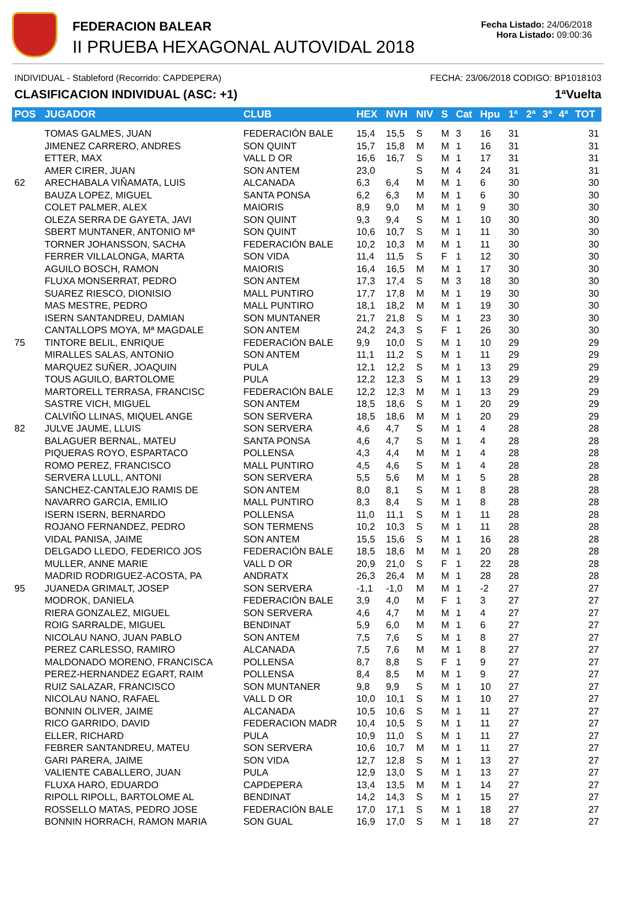FEDERACION BALEAR
II PRUEBA HEXAGONAL AUTOVIDAL 2018
Fecha Listado: 24/06/2018
Hora Listado: 09:00:36
INDIVIDUAL - Stableford (Recorrido: CAPDEPERA) FECHA: 23/06/2018 CODIGO: BP1018103
CLASIFICACION INDIVIDUAL (ASC: +1) 1ªVuelta
| POS | JUGADOR | CLUB | HEX | NVH | NIV | S | Cat | Hpu | 1ª | 2ª | 3ª | 4ª | TOT |
| --- | --- | --- | --- | --- | --- | --- | --- | --- | --- | --- | --- | --- | --- |
| | TOMAS GALMES, JUAN | FEDERACIÓN BALE | 15,4 | 15,5 | S | M | 3 | 16 | 31 | | | | 31 |
| | JIMENEZ CARRERO, ANDRES | SON QUINT | 15,7 | 15,8 | M | M | 1 | 16 | 31 | | | | 31 |
| | ETTER, MAX | VALL D OR | 16,6 | 16,7 | S | M | 1 | 17 | 31 | | | | 31 |
| | AMER CIRER, JUAN | SON ANTEM | 23,0 | | S | M | 4 | 24 | 31 | | | | 31 |
| 62 | ARECHABALA VIÑAMATA, LUIS | ALCANADA | 6,3 | 6,4 | M | M | 1 | 6 | 30 | | | | 30 |
| | BAUZA LOPEZ, MIGUEL | SANTA PONSA | 6,2 | 6,3 | M | M | 1 | 6 | 30 | | | | 30 |
| | COLET PALMER, ALEX | MAIORIS | 8,9 | 9,0 | M | M | 1 | 9 | 30 | | | | 30 |
| | OLEZA SERRA DE GAYETA, JAVI | SON QUINT | 9,3 | 9,4 | S | M | 1 | 10 | 30 | | | | 30 |
| | SBERT MUNTANER, ANTONIO Mª | SON QUINT | 10,6 | 10,7 | S | M | 1 | 11 | 30 | | | | 30 |
| | TORNER JOHANSSON, SACHA | FEDERACIÓN BALE | 10,2 | 10,3 | M | M | 1 | 11 | 30 | | | | 30 |
| | FERRER VILLALONGA, MARTA | SON VIDA | 11,4 | 11,5 | S | F | 1 | 12 | 30 | | | | 30 |
| | AGUILO BOSCH, RAMON | MAIORIS | 16,4 | 16,5 | M | M | 1 | 17 | 30 | | | | 30 |
| | FLUXA MONSERRAT, PEDRO | SON ANTEM | 17,3 | 17,4 | S | M | 3 | 18 | 30 | | | | 30 |
| | SUAREZ RIESCO, DIONISIO | MALL PUNTIRO | 17,7 | 17,8 | M | M | 1 | 19 | 30 | | | | 30 |
| | MAS MESTRE, PEDRO | MALL PUNTIRO | 18,1 | 18,2 | M | M | 1 | 19 | 30 | | | | 30 |
| | ISERN SANTANDREU, DAMIAN | SON MUNTANER | 21,7 | 21,8 | S | M | 1 | 23 | 30 | | | | 30 |
| | CANTALLOPS MOYA, Mª MAGDALE | SON ANTEM | 24,2 | 24,3 | S | F | 1 | 26 | 30 | | | | 30 |
| 75 | TINTORE BELIL, ENRIQUE | FEDERACIÓN BALE | 9,9 | 10,0 | S | M | 1 | 10 | 29 | | | | 29 |
| | MIRALLES SALAS, ANTONIO | SON ANTEM | 11,1 | 11,2 | S | M | 1 | 11 | 29 | | | | 29 |
| | MARQUEZ SUÑER, JOAQUIN | PULA | 12,1 | 12,2 | S | M | 1 | 13 | 29 | | | | 29 |
| | TOUS AGUILO, BARTOLOME | PULA | 12,2 | 12,3 | S | M | 1 | 13 | 29 | | | | 29 |
| | MARTORELL TERRASA, FRANCISC | FEDERACIÓN BALE | 12,2 | 12,3 | M | M | 1 | 13 | 29 | | | | 29 |
| | SASTRE VICH, MIGUEL | SON ANTEM | 18,5 | 18,6 | S | M | 1 | 20 | 29 | | | | 29 |
| | CALVIÑO LLINAS, MIQUEL ANGE | SON SERVERA | 18,5 | 18,6 | M | M | 1 | 20 | 29 | | | | 29 |
| 82 | JULVE JAUME, LLUIS | SON SERVERA | 4,6 | 4,7 | S | M | 1 | 4 | 28 | | | | 28 |
| | BALAGUER BERNAL, MATEU | SANTA PONSA | 4,6 | 4,7 | S | M | 1 | 4 | 28 | | | | 28 |
| | PIQUERAS ROYO, ESPARTACO | POLLENSA | 4,3 | 4,4 | M | M | 1 | 4 | 28 | | | | 28 |
| | ROMO PEREZ, FRANCISCO | MALL PUNTIRO | 4,5 | 4,6 | S | M | 1 | 4 | 28 | | | | 28 |
| | SERVERA LLULL, ANTONI | SON SERVERA | 5,5 | 5,6 | M | M | 1 | 5 | 28 | | | | 28 |
| | SANCHEZ-CANTALEJO RAMIS DE | SON ANTEM | 8,0 | 8,1 | S | M | 1 | 8 | 28 | | | | 28 |
| | NAVARRO GARCIA, EMILIO | MALL PUNTIRO | 8,3 | 8,4 | S | M | 1 | 8 | 28 | | | | 28 |
| | ISERN ISERN, BERNARDO | POLLENSA | 11,0 | 11,1 | S | M | 1 | 11 | 28 | | | | 28 |
| | ROJANO FERNANDEZ, PEDRO | SON TERMENS | 10,2 | 10,3 | S | M | 1 | 11 | 28 | | | | 28 |
| | VIDAL PANISA, JAIME | SON ANTEM | 15,5 | 15,6 | S | M | 1 | 16 | 28 | | | | 28 |
| | DELGADO LLEDO, FEDERICO JOS | FEDERACIÓN BALE | 18,5 | 18,6 | M | M | 1 | 20 | 28 | | | | 28 |
| | MULLER, ANNE MARIE | VALL D OR | 20,9 | 21,0 | S | F | 1 | 22 | 28 | | | | 28 |
| | MADRID RODRIGUEZ-ACOSTA, PA | ANDRATX | 26,3 | 26,4 | M | M | 1 | 28 | 28 | | | | 28 |
| 95 | JUANEDA GRIMALT, JOSEP | SON SERVERA | -1,1 | -1,0 | M | M | 1 | -2 | 27 | | | | 27 |
| | MODROK, DANIELA | FEDERACIÓN BALE | 3,9 | 4,0 | M | F | 1 | 3 | 27 | | | | 27 |
| | RIERA GONZALEZ, MIGUEL | SON SERVERA | 4,6 | 4,7 | M | M | 1 | 4 | 27 | | | | 27 |
| | ROIG SARRALDE, MIGUEL | BENDINAT | 5,9 | 6,0 | M | M | 1 | 6 | 27 | | | | 27 |
| | NICOLAU NANO, JUAN PABLO | SON ANTEM | 7,5 | 7,6 | S | M | 1 | 8 | 27 | | | | 27 |
| | PEREZ CARLESSO, RAMIRO | ALCANADA | 7,5 | 7,6 | M | M | 1 | 8 | 27 | | | | 27 |
| | MALDONADO MORENO, FRANCISCA | POLLENSA | 8,7 | 8,8 | S | F | 1 | 9 | 27 | | | | 27 |
| | PEREZ-HERNANDEZ EGART, RAIM | POLLENSA | 8,4 | 8,5 | M | M | 1 | 9 | 27 | | | | 27 |
| | RUIZ SALAZAR, FRANCISCO | SON MUNTANER | 9,8 | 9,9 | S | M | 1 | 10 | 27 | | | | 27 |
| | NICOLAU NANO, RAFAEL | VALL D OR | 10,0 | 10,1 | S | M | 1 | 10 | 27 | | | | 27 |
| | BONNIN OLIVER, JAIME | ALCANADA | 10,5 | 10,6 | S | M | 1 | 11 | 27 | | | | 27 |
| | RICO GARRIDO, DAVID | FEDERACION MADR | 10,4 | 10,5 | S | M | 1 | 11 | 27 | | | | 27 |
| | ELLER, RICHARD | PULA | 10,9 | 11,0 | S | M | 1 | 11 | 27 | | | | 27 |
| | FEBRER SANTANDREU, MATEU | SON SERVERA | 10,6 | 10,7 | M | M | 1 | 11 | 27 | | | | 27 |
| | GARI PARERA, JAIME | SON VIDA | 12,7 | 12,8 | S | M | 1 | 13 | 27 | | | | 27 |
| | VALIENTE CABALLERO, JUAN | PULA | 12,9 | 13,0 | S | M | 1 | 13 | 27 | | | | 27 |
| | FLUXA HARO, EDUARDO | CAPDEPERA | 13,4 | 13,5 | M | M | 1 | 14 | 27 | | | | 27 |
| | RIPOLL RIPOLL, BARTOLOME AL | BENDINAT | 14,2 | 14,3 | S | M | 1 | 15 | 27 | | | | 27 |
| | ROSSELLO MATAS, PEDRO JOSE | FEDERACIÓN BALE | 17,0 | 17,1 | S | M | 1 | 18 | 27 | | | | 27 |
| | BONNIN HORRACH, RAMON MARIA | SON GUAL | 16,9 | 17,0 | S | M | 1 | 18 | 27 | | | | 27 |